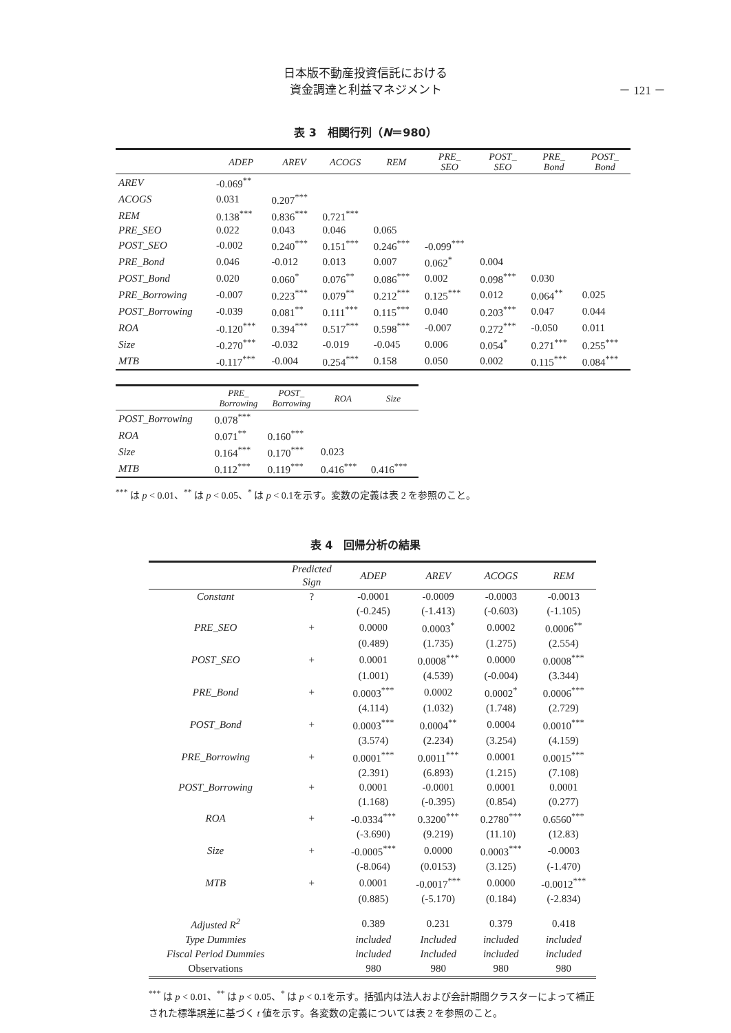日本版不動産投資信託における
資金調達と利益マネジメント
－ 121 －
表 3　相関行列（N＝980）
| | ADEP | AREV | ACOGS | REM | PRE_ SEO | POST_ SEO | PRE_ Bond | POST_ Bond |
| --- | --- | --- | --- | --- | --- | --- | --- | --- |
| AREV | -0.069<sup>**</sup> | | | | | | | |
| ACOGS | 0.031 | 0.207<sup>***</sup> | | | | | | |
| REM | 0.138<sup>***</sup> | 0.836<sup>***</sup> | 0.721<sup>***</sup> | | | | | |
| PRE_SEO | 0.022 | 0.043 | 0.046 | 0.065 | | | | |
| POST_SEO | -0.002 | 0.240<sup>***</sup> | 0.151<sup>***</sup> | 0.246<sup>***</sup> | -0.099<sup>***</sup> | | | |
| PRE_Bond | 0.046 | -0.012 | 0.013 | 0.007 | 0.062<sup>*</sup> | 0.004 | | |
| POST_Bond | 0.020 | 0.060<sup>*</sup> | 0.076<sup>**</sup> | 0.086<sup>***</sup> | 0.002 | 0.098<sup>***</sup> | 0.030 | |
| PRE_Borrowing | -0.007 | 0.223<sup>***</sup> | 0.079<sup>**</sup> | 0.212<sup>***</sup> | 0.125<sup>***</sup> | 0.012 | 0.064<sup>**</sup> | 0.025 |
| POST_Borrowing | -0.039 | 0.081<sup>**</sup> | 0.111<sup>***</sup> | 0.115<sup>***</sup> | 0.040 | 0.203<sup>***</sup> | 0.047 | 0.044 |
| ROA | -0.120<sup>***</sup> | 0.394<sup>***</sup> | 0.517<sup>***</sup> | 0.598<sup>***</sup> | -0.007 | 0.272<sup>***</sup> | -0.050 | 0.011 |
| Size | -0.270<sup>***</sup> | -0.032 | -0.019 | -0.045 | 0.006 | 0.054<sup>*</sup> | 0.271<sup>***</sup> | 0.255<sup>***</sup> |
| MTB | -0.117<sup>***</sup> | -0.004 | 0.254<sup>***</sup> | 0.158 | 0.050 | 0.002 | 0.115<sup>***</sup> | 0.084<sup>***</sup> |
| | PRE_ Borrowing | POST_ Borrowing | ROA | Size |
| --- | --- | --- | --- | --- |
| POST_Borrowing | 0.078<sup>***</sup> | | | |
| ROA | 0.071<sup>**</sup> | 0.160<sup>***</sup> | | |
| Size | 0.164<sup>***</sup> | 0.170<sup>***</sup> | 0.023 | |
| MTB | 0.112<sup>***</sup> | 0.119<sup>***</sup> | 0.416<sup>***</sup> | 0.416<sup>***</sup> |
<sup>***</sup> は p < 0.01、<sup>**</sup> は p < 0.05、<sup>*</sup> は p < 0.1を示す。変数の定義は表 2 を参照のこと。
表 4　回帰分析の結果
| | Predicted Sign | ADEP | AREV | ACOGS | REM |
| --- | --- | --- | --- | --- | --- |
| Constant | ? | -0.0001 | -0.0009 | -0.0003 | -0.0013 |
| | | (-0.245) | (-1.413) | (-0.603) | (-1.105) |
| PRE_SEO | + | 0.0000 | 0.0003<sup>*</sup> | 0.0002 | 0.0006<sup>**</sup> |
| | | (0.489) | (1.735) | (1.275) | (2.554) |
| POST_SEO | + | 0.0001 | 0.0008<sup>***</sup> | 0.0000 | 0.0008<sup>***</sup> |
| | | (1.001) | (4.539) | (-0.004) | (3.344) |
| PRE_Bond | + | 0.0003<sup>***</sup> | 0.0002 | 0.0002<sup>*</sup> | 0.0006<sup>***</sup> |
| | | (4.114) | (1.032) | (1.748) | (2.729) |
| POST_Bond | + | 0.0003<sup>***</sup> | 0.0004<sup>**</sup> | 0.0004 | 0.0010<sup>***</sup> |
| | | (3.574) | (2.234) | (3.254) | (4.159) |
| PRE_Borrowing | + | 0.0001<sup>***</sup> | 0.0011<sup>***</sup> | 0.0001 | 0.0015<sup>***</sup> |
| | | (2.391) | (6.893) | (1.215) | (7.108) |
| POST_Borrowing | + | 0.0001 | -0.0001 | 0.0001 | 0.0001 |
| | | (1.168) | (-0.395) | (0.854) | (0.277) |
| ROA | + | -0.0334<sup>***</sup> | 0.3200<sup>***</sup> | 0.2780<sup>***</sup> | 0.6560<sup>***</sup> |
| | | (-3.690) | (9.219) | (11.10) | (12.83) |
| Size | + | -0.0005<sup>***</sup> | 0.0000 | 0.0003<sup>***</sup> | -0.0003 |
| | | (-8.064) | (0.0153) | (3.125) | (-1.470) |
| MTB | + | 0.0001 | -0.0017<sup>***</sup> | 0.0000 | -0.0012<sup>***</sup> |
| | | (0.885) | (-5.170) | (0.184) | (-2.834) |
| Adjusted R<sup>2</sup> | | 0.389 | 0.231 | 0.379 | 0.418 |
| Type Dummies | | included | Included | included | included |
| Fiscal Period Dummies | | included | Included | included | included |
| Observations | | 980 | 980 | 980 | 980 |
<sup>***</sup> は p < 0.01、<sup>**</sup> は p < 0.05、<sup>*</sup> は p < 0.1を示す。括弧内は法人および会計期間クラスターによって補正された標準誤差に基づく t 値を示す。各変数の定義については表 2 を参照のこと。